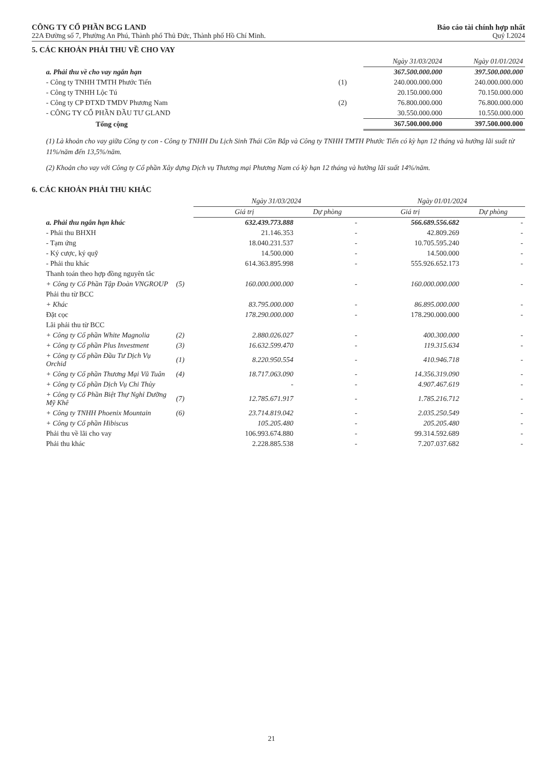CÔNG TY CỔ PHẦN BCG LAND
22A Đường số 7, Phường An Phú, Thành phố Thủ Đức, Thành phố Hồ Chí Minh.
Báo cáo tài chính hợp nhất
Quý I.2024
5. CÁC KHOẢN PHẢI THU VỀ CHO VAY
| | | Ngày 31/03/2024 | Ngày 01/01/2024 |
| a. Phải thu về cho vay ngắn hạn | | 367.500.000.000 | 397.500.000.000 |
| - Công ty TNHH TMTH Phước Tiến | (1) | 240.000.000.000 | 240.000.000.000 |
| - Công ty TNHH Lộc Tú | | 20.150.000.000 | 70.150.000.000 |
| - Công ty CP ĐTXD TMDV Phương Nam | (2) | 76.800.000.000 | 76.800.000.000 |
| - CÔNG TY CỔ PHẦN ĐẦU TƯ GLAND | | 30.550.000.000 | 10.550.000.000 |
| Tổng cộng | | 367.500.000.000 | 397.500.000.000 |
(1) Là khoản cho vay giữa Công ty con - Công ty TNHH Du Lịch Sinh Thái Cồn Bắp và Công ty TNHH TMTH Phước Tiến có kỳ hạn 12 tháng và hưởng lãi suất từ 11%/năm đến 13,5%/năm.
(2) Khoản cho vay với Công ty Cổ phần Xây dựng Dịch vụ Thương mại Phương Nam có kỳ hạn 12 tháng và hưởng lãi suất 14%/năm.
6. CÁC KHOẢN PHẢI THU KHÁC
| | | Ngày 31/03/2024 | | Ngày 01/01/2024 | |
| | | Giá trị | Dự phòng | Giá trị | Dự phòng |
| a. Phải thu ngắn hạn khác | | 632.439.773.888 | - | 566.689.556.682 | - |
| - Phải thu BHXH | | 21.146.353 | - | 42.809.269 | - |
| - Tạm ứng | | 18.040.231.537 | - | 10.705.595.240 | - |
| - Ký cược, ký quỹ | | 14.500.000 | - | 14.500.000 | - |
| - Phải thu khác | | 614.363.895.998 | - | 555.926.652.173 | - |
| Thanh toán theo hợp đồng nguyên tắc | | | | | |
| + Công ty Cổ Phần Tập Đoàn VNGROUP | (5) | 160.000.000.000 | - | 160.000.000.000 | - |
| Phải thu từ BCC | | | | | |
| + Khác | | 83.795.000.000 | - | 86.895.000.000 | - |
| Đặt cọc | | 178.290.000.000 | - | 178.290.000.000 | - |
| Lãi phải thu từ BCC | | | | | |
| + Công ty Cổ phần White Magnolia | (2) | 2.880.026.027 | - | 400.300.000 | - |
| + Công ty Cổ phần Plus Investment | (3) | 16.632.599.470 | - | 119.315.634 | - |
| + Công ty Cổ phần Đầu Tư Dịch Vụ Orchid | (1) | 8.220.950.554 | - | 410.946.718 | - |
| + Công ty Cổ phần Thương Mại Vũ Tuân | (4) | 18.717.063.090 | - | 14.356.319.090 | - |
| + Công ty Cổ phần Dịch Vụ Chi Thủy | | - | - | 4.907.467.619 | - |
| + Công ty Cổ Phần Biệt Thự Nghỉ Dưỡng Mỹ Khê | (7) | 12.785.671.917 | - | 1.785.216.712 | - |
| + Công ty TNHH Phoenix Mountain | (6) | 23.714.819.042 | - | 2.035.250.549 | - |
| + Công ty Cổ phần Hibiscus | | 105.205.480 | - | 205.205.480 | - |
| Phải thu về lãi cho vay | | 106.993.674.880 | - | 99.314.592.689 | - |
| Phải thu khác | | 2.228.885.538 | - | 7.207.037.682 | - |
21